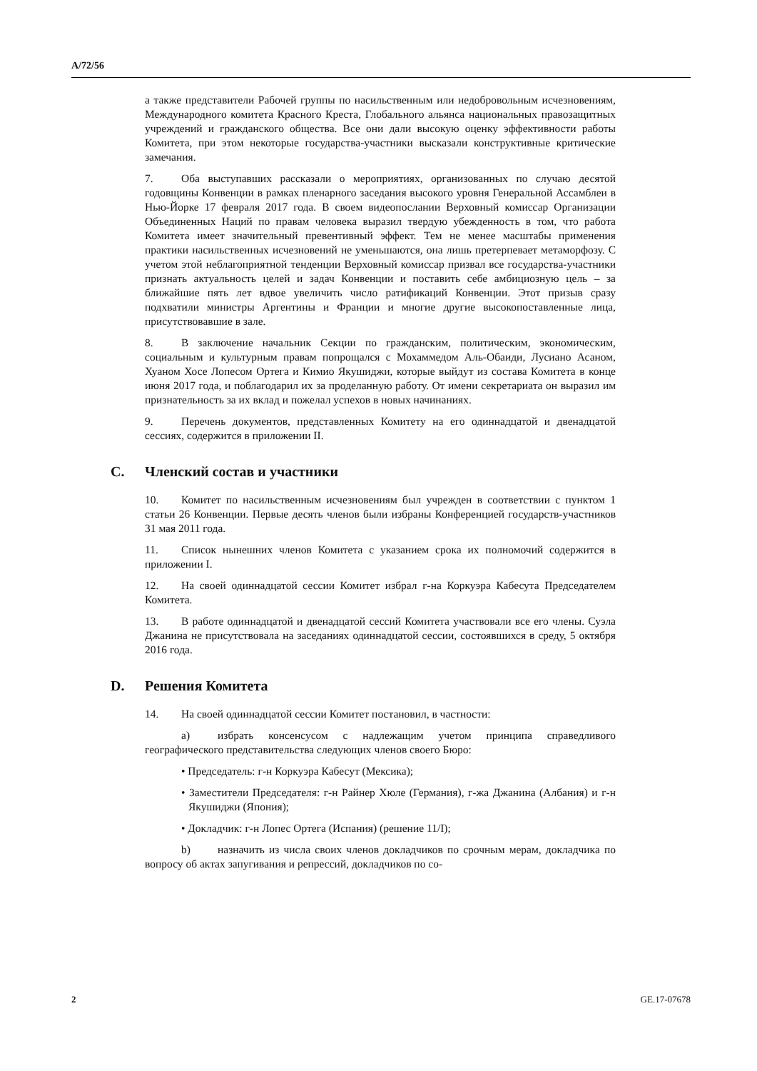A/72/56
а также представители Рабочей группы по насильственным или недоброволь­ным исчезновениям, Международного комитета Красного Креста, Глобального альянса национальных правозащитных учреждений и гражданского общества. Все они дали высокую оценку эффективности работы Комитета, при этом неко­торые государства-участники высказали конструктивные критические замеча­ния.
7. Оба выступавших рассказали о мероприятиях, организованных по случаю десятой годовщины Конвенции в рамках пленарного заседания высокого уровня Генеральной Ассамблеи в Нью-Йорке 17 февраля 2017 года. В своем видеопо­слании Верховный комиссар Организации Объединенных Наций по правам че­ловека выразил твердую убежденность в том, что работа Комитета имеет значи­тельный превентивный эффект. Тем не менее масштабы применения практики насильственных исчезновений не уменьшаются, она лишь претерпевает мета­морфозу. С учетом этой неблагоприятной тенденции Верховный комиссар при­звал все государства-участники признать актуальность целей и задач Конвен­ции и поставить себе амбициозную цель – за ближайшие пять лет вдвое увели­чить число ратификаций Конвенции. Этот призыв сразу подхватили министры Аргентины и Франции и многие другие высокопоставленные лица, присутство­вавшие в зале.
8. В заключение начальник Секции по гражданским, политическим, эконо­мическим, социальным и культурным правам попрощался с Мохаммедом Аль-Обаиди, Лусиано Асаном, Хуаном Хосе Лопесом Ортега и Кимио Якушиджи, которые выйдут из состава Комитета в конце июня 2017 года, и поблагодарил их за проделанную работу. От имени секретариата он выразил им признатель­ность за их вклад и пожелал успехов в новых начинаниях.
9. Перечень документов, представленных Комитету на его одиннадцатой и двенадцатой сессиях, содержится в приложении II.
C. Членский состав и участники
10. Комитет по насильственным исчезновениям был учрежден в соответ­ствии с пунктом 1 статьи 26 Конвенции. Первые десять членов были избраны Конференцией государств-участников 31 мая 2011 года.
11. Список нынешних членов Комитета с указанием срока их полномочий содержится в приложении I.
12. На своей одиннадцатой сессии Комитет избрал г-на Коркуэра Кабесута Председателем Комитета.
13. В работе одиннадцатой и двенадцатой сессий Комитета участвовали все его члены. Суэла Джанина не присутствовала на заседаниях одиннадцатой се­ссии, состоявшихся в среду, 5 октября 2016 года.
D. Решения Комитета
14. На своей одиннадцатой сессии Комитет постановил, в частности:
a) избрать консенсусом с надлежащим учетом принципа справедливо­го географического представительства следующих членов своего Бюро:
• Председатель: г-н Коркуэра Кабесут (Мексика);
• Заместители Председателя: г-н Райнер Хюле (Германия), г-жа Джанина (Албания) и г-н Якушиджи (Япония);
• Докладчик: г-н Лопес Ортега (Испания) (решение 11/I);
b) назначить из числа своих членов докладчиков по срочным мерам, докладчика по вопросу об актах запугивания и репрессий, докладчиков по со-
2 GE.17-07678